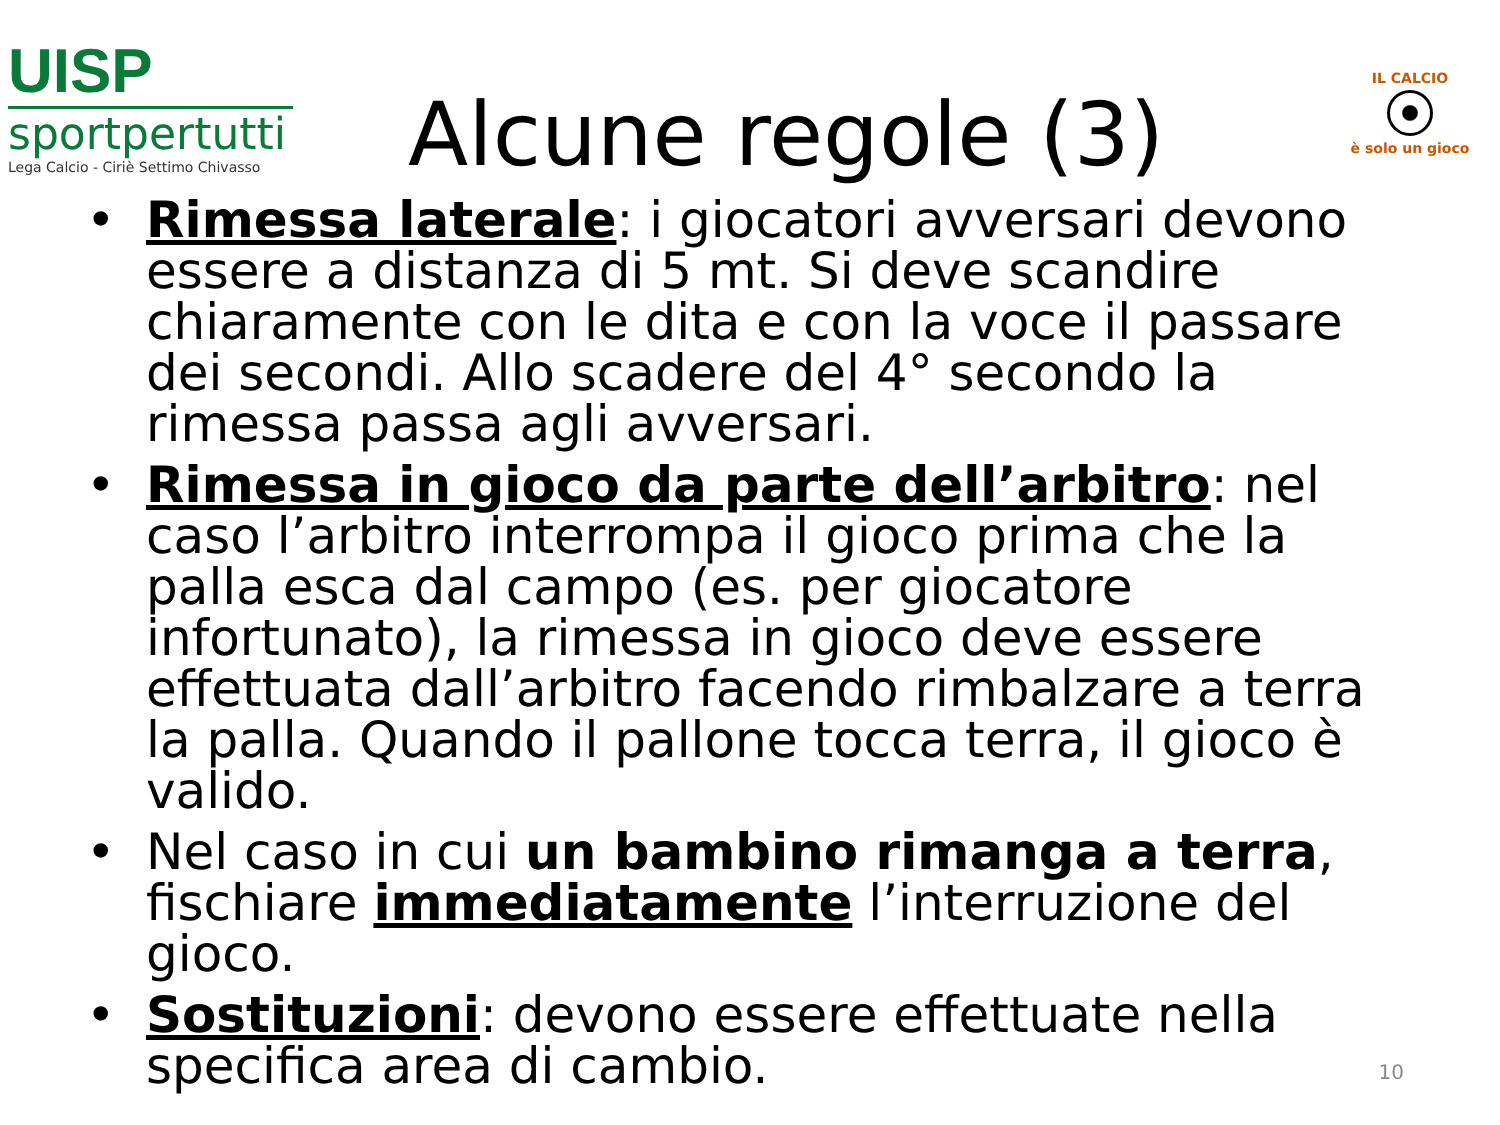UISP
sportpertutti
Lega Calcio - Ciriè Settimo Chivasso
Alcune regole (3)
IL CALCIO
è solo un gioco
• Rimessa laterale: i giocatori avversari devono essere a distanza di 5 mt. Si deve scandire chiaramente con le dita e con la voce il passare dei secondi. Allo scadere del 4° secondo la rimessa passa agli avversari.
• Rimessa in gioco da parte dell’arbitro: nel caso l’arbitro interrompa il gioco prima che la palla esca dal campo (es. per giocatore infortunato), la rimessa in gioco deve essere effettuata dall’arbitro facendo rimbalzare a terra la palla. Quando il pallone tocca terra, il gioco è valido.
• Nel caso in cui un bambino rimanga a terra, fischiare immediatamente l’interruzione del gioco.
• Sostituzioni: devono essere effettuate nella specifica area di cambio.
10